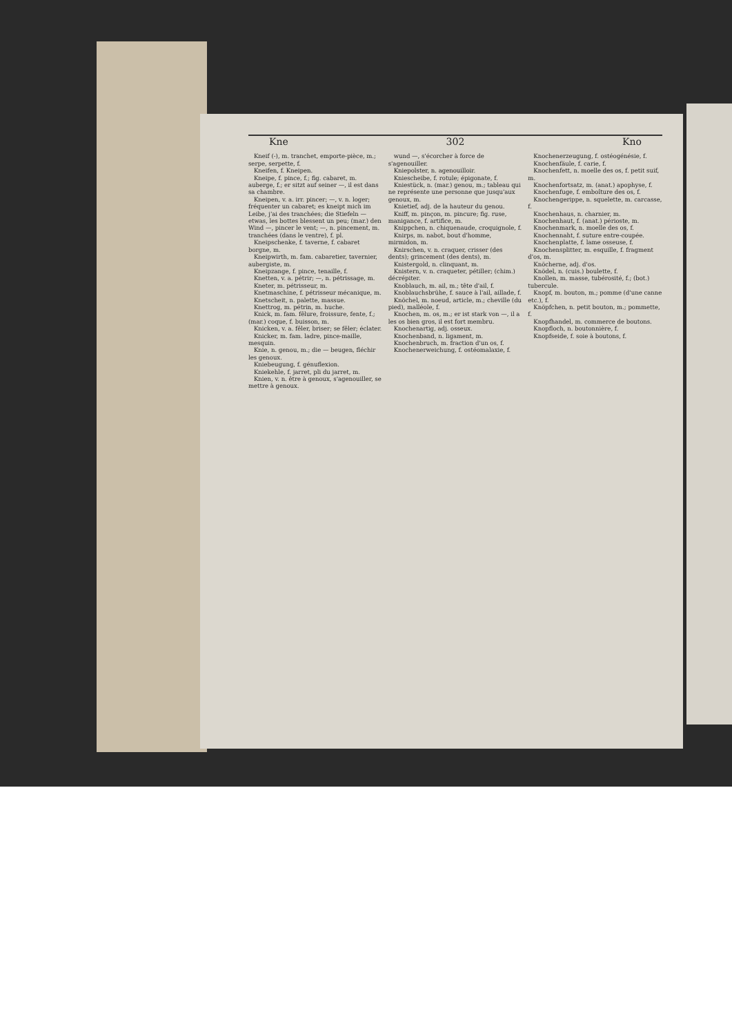Kne 302 Kno
Kneif (-), m. tranchet, emporte-pièce, m.; serpe, serpette, f.
Kneifen, f. Kneipen.
Kneipe, f. pince, f.; fig. cabaret, m. auberge, f.; er sitzt auf seiner —, il est dans sa chambre.
Kneipen, v. a. irr. pincer; —, v. n. loger; fréquenter un cabaret; es kneipt mich im Leibe, j'ai des tranchées; die Stiefeln — etwas, les bottes blessent un peu; (mar.) den Wind —, pincer le vent; —, n. pincement, m. tranchées (dans le ventre), f. pl.
Kneipschenke, f. taverne, f. cabaret borgne, m.
Kneipwirth, m. fam. cabaretier, tavernier, aubergiste, m.
Kneipzange, f. pince, tenaille, f.
Knetten, v. a. pétrir; —, n. pétrissage, m.
Kneter, m. pétrisseur, m.
Knetmaschine, f. pétrisseur mécanique, m.
Knetscheit, n. palette, massue.
Knettrog, m. pétrin, m. huche.
Knick, m. fam. fêlure, froissure, fente, f.; (mar.) coque, f. buisson, m.
Knicken, v. a. fêler, briser; se fêler; éclater.
Knicker, m. fam. ladre, pince-maille, mesquin.
Knie, n. genou, m.; die — beugen, fléchir les genoux.
Kniebeugung, f. génuflexion.
Kniekehle, f. jarret, pli du jarret, m.
Knien, v. n. être à genoux, s'agenouiller, se mettre à genoux.
wund —, s'écorcher à force de s'agenouiller.
Kniepolster, n. agenouilloir.
Kniescheibe, f. rotule; épigonate, f.
Kniestück, n. (mar.) genou, m.; tableau qui ne représente une personne que jusqu'aux genoux, m.
Knietief, adj. de la hauteur du genou.
Kniff, m. pinçon, m. pincure; fig. ruse, manigance, f. artifice, m.
Knippchen, n. chiquenaude, croquignole, f.
Knirps, m. nabot, bout d'homme, mirmidon, m.
Knirschen, v. n. craquer, crisser (des dents); grincement (des dents), m.
Knistergold, n. clinquant, m.
Knistern, v. n. craqueter, pétiller; (chim.) décrépiter.
Knoblauch, m. ail, m.; tête d'ail, f.
Knoblauchsbrühe, f. sauce à l'ail, aillade, f.
Knöchel, m. noeud, article, m.; cheville (du pied), malléole, f.
Knochen, m. os, m.; er ist stark von —, il a les os bien gros, il est fort membru.
Knochenartig, adj. osseux.
Knochenband, n. ligament, m.
Knochenbruch, m. fraction d'un os, f.
Knochenerweichung, f. ostéomalaxie, f.
Knochenerzeugung, f. ostéogénésie, f.
Knochenfäule, f. carie, f.
Knochenfett, n. moelle des os, f. petit suif, m.
Knochenfortsatz, m. (anat.) apophyse, f.
Knochenfuge, f. emboîture des os, f.
Knochengerippe, n. squelette, m. carcasse, f.
Knochenhaus, n. charnier, m.
Knochenhaut, f. (anat.) périoste, m.
Knochenmark, n. moelle des os, f.
Knochennaht, f. suture entre-coupée.
Knochenplatte, f. lame osseuse, f.
Knochensplitter, m. esquille, f. fragment d'os, m.
Knöcherne, adj. d'os.
Knödel, n. (cuis.) boulette, f.
Knollen, m. masse, tubérosité, f.; (bot.) tubercule.
Knopf, m. bouton, m.; pomme (d'une canne etc.), f.
Knöpfchen, n. petit bouton, m.; pommette, f.
Knopfhandel, m. commerce de boutons.
Knopfloch, n. boutonnière, f.
Knopfseide, f. soie à boutons, f.